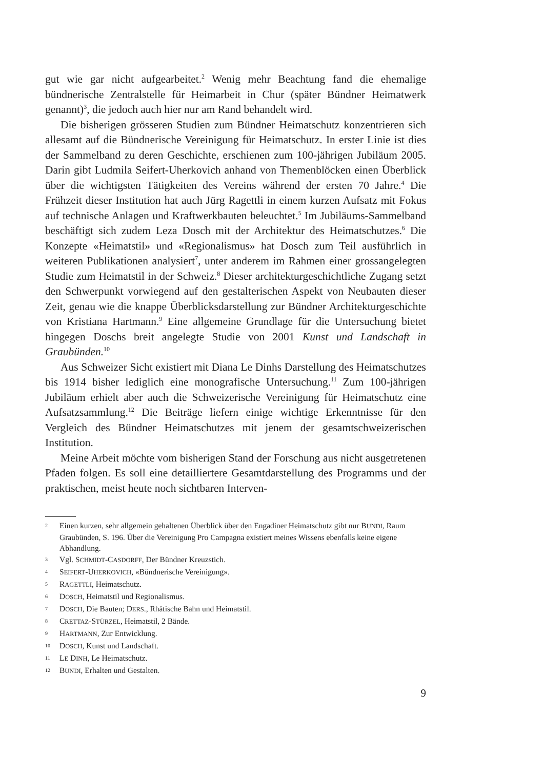gut wie gar nicht aufgearbeitet.<sup>2</sup> Wenig mehr Beachtung fand die ehemalige bündnerische Zentralstelle für Heimarbeit in Chur (später Bündner Heimatwerk genannt)<sup>3</sup>, die jedoch auch hier nur am Rand behandelt wird.
Die bisherigen grösseren Studien zum Bündner Heimatschutz konzentrieren sich allesamt auf die Bündnerische Vereinigung für Heimatschutz. In erster Linie ist dies der Sammelband zu deren Geschichte, erschienen zum 100-jährigen Jubiläum 2005. Darin gibt Ludmila Seifert-Uherkovich anhand von Themenblöcken einen Überblick über die wichtigsten Tätigkeiten des Vereins während der ersten 70 Jahre.<sup>4</sup> Die Frühzeit dieser Institution hat auch Jürg Ragettli in einem kurzen Aufsatz mit Fokus auf technische Anlagen und Kraftwerkbauten beleuchtet.<sup>5</sup> Im Jubiläums-Sammelband beschäftigt sich zudem Leza Dosch mit der Architektur des Heimatschutzes.<sup>6</sup> Die Konzepte «Heimatstil» und «Regionalismus» hat Dosch zum Teil ausführlich in weiteren Publikationen analysiert<sup>7</sup>, unter anderem im Rahmen einer grossangelegten Studie zum Heimatstil in der Schweiz.<sup>8</sup> Dieser architekturgeschichtliche Zugang setzt den Schwerpunkt vorwiegend auf den gestalterischen Aspekt von Neubauten dieser Zeit, genau wie die knappe Überblicksdarstellung zur Bündner Architekturgeschichte von Kristiana Hartmann.<sup>9</sup> Eine allgemeine Grundlage für die Untersuchung bietet hingegen Doschs breit angelegte Studie von 2001 Kunst und Landschaft in Graubünden.<sup>10</sup>
Aus Schweizer Sicht existiert mit Diana Le Dinhs Darstellung des Heimatschutzes bis 1914 bisher lediglich eine monografische Untersuchung.<sup>11</sup> Zum 100-jährigen Jubiläum erhielt aber auch die Schweizerische Vereinigung für Heimatschutz eine Aufsatzsammlung.<sup>12</sup> Die Beiträge liefern einige wichtige Erkenntnisse für den Vergleich des Bündner Heimatschutzes mit jenem der gesamtschweizerischen Institution.
Meine Arbeit möchte vom bisherigen Stand der Forschung aus nicht ausgetretenen Pfaden folgen. Es soll eine detailliertere Gesamtdarstellung des Programms und der praktischen, meist heute noch sichtbaren Interven-
2 Einen kurzen, sehr allgemein gehaltenen Überblick über den Engadiner Heimatschutz gibt nur BUNDI, Raum Graubünden, S. 196. Über die Vereinigung Pro Campagna existiert meines Wissens ebenfalls keine eigene Abhandlung.
3 Vgl. SCHMIDT-CASDORFF, Der Bündner Kreuzstich.
4 SEIFERT-UHERKOVICH, «Bündnerische Vereinigung».
5 RAGETTLI, Heimatschutz.
6 DOSCH, Heimatstil und Regionalismus.
7 DOSCH, Die Bauten; DERS., Rhätische Bahn und Heimatstil.
8 CRETTAZ-STÜRZEL, Heimatstil, 2 Bände.
9 HARTMANN, Zur Entwicklung.
10 DOSCH, Kunst und Landschaft.
11 LE DINH, Le Heimatschutz.
12 BUNDI, Erhalten und Gestalten.
9